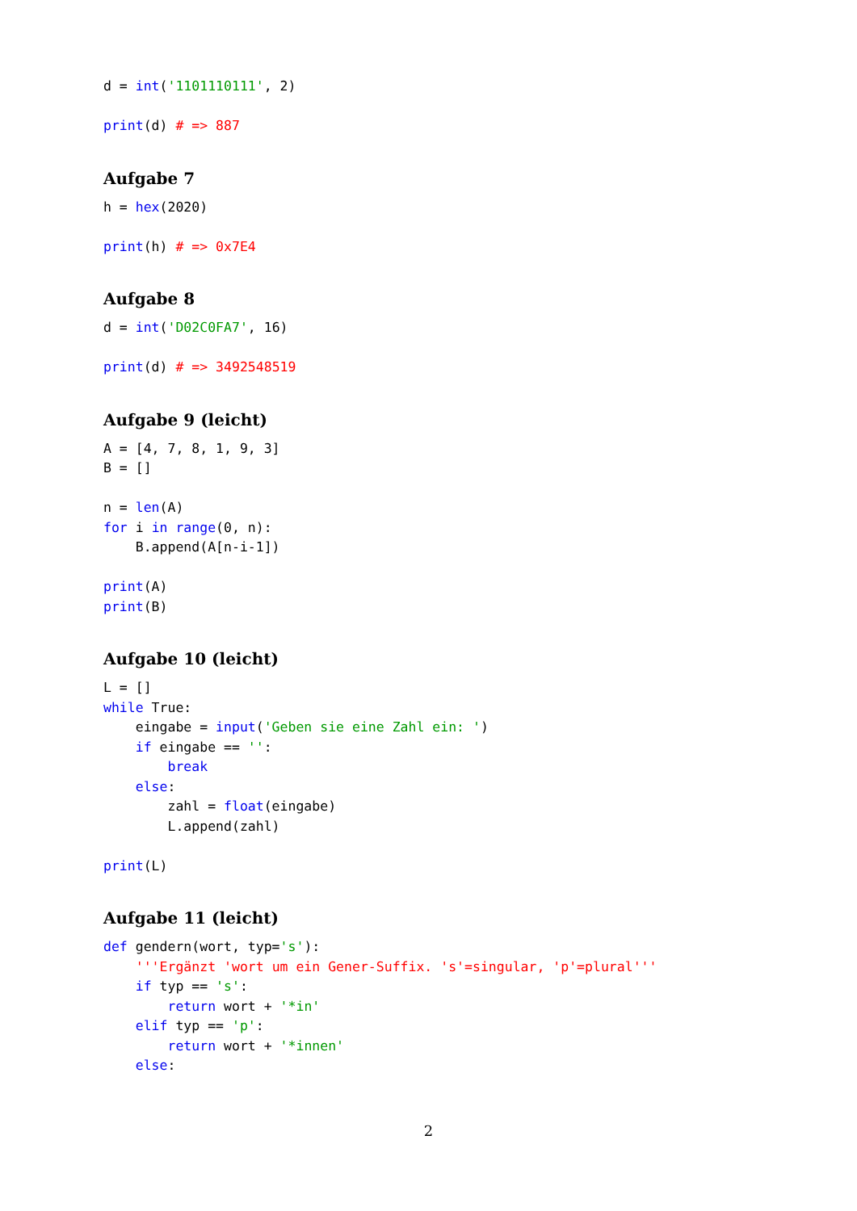d = int('1101110111', 2)

print(d) # => 887
Aufgabe 7
h = hex(2020)

print(h) # => 0x7E4
Aufgabe 8
d = int('D02C0FA7', 16)

print(d) # => 3492548519
Aufgabe 9 (leicht)
A = [4, 7, 8, 1, 9, 3]
B = []

n = len(A)
for i in range(0, n):
    B.append(A[n-i-1])

print(A)
print(B)
Aufgabe 10 (leicht)
L = []
while True:
    eingabe = input('Geben sie eine Zahl ein: ')
    if eingabe == '':
        break
    else:
        zahl = float(eingabe)
        L.append(zahl)

print(L)
Aufgabe 11 (leicht)
def gendern(wort, typ='s'):
    '''Ergänzt 'wort um ein Gener-Suffix. 's'=singular, 'p'=plural'''
    if typ == 's':
        return wort + '*in'
    elif typ == 'p':
        return wort + '*innen'
    else:
2